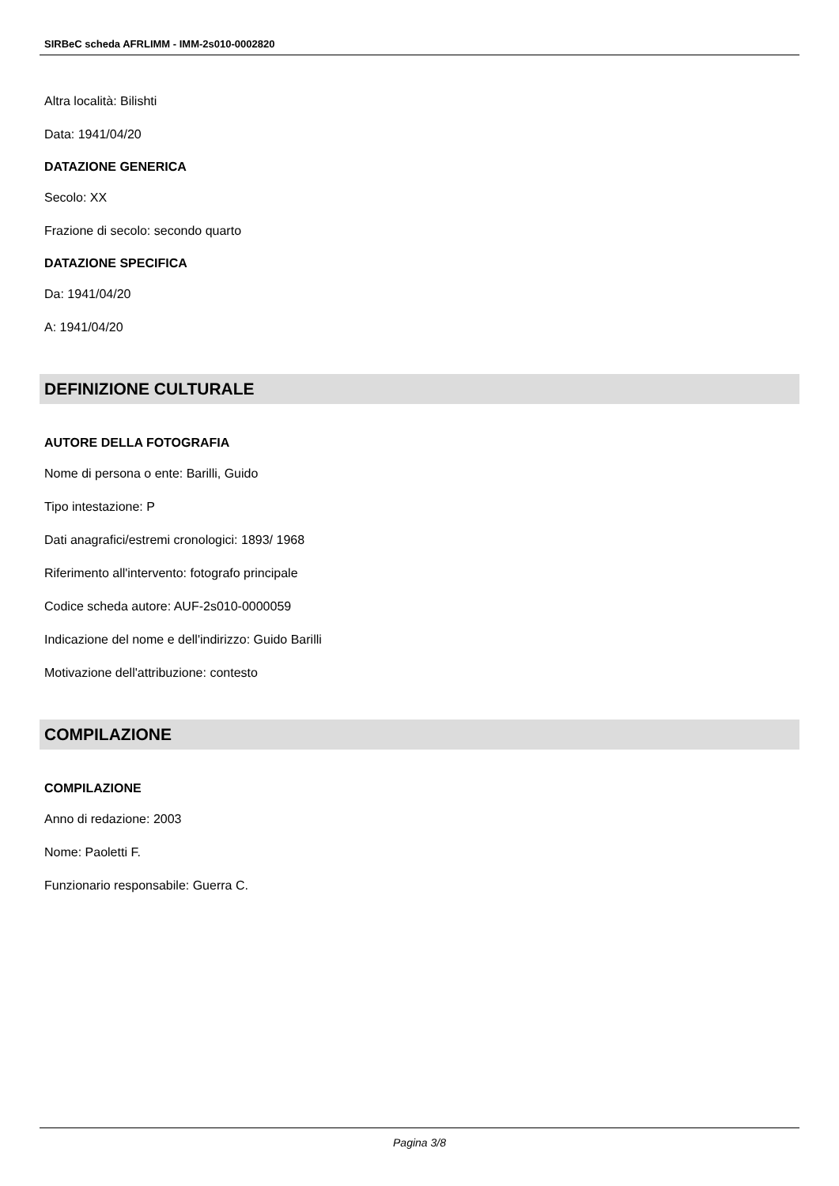SIRBeC scheda AFRLIMM - IMM-2s010-0002820
Altra località: Bilishti
Data: 1941/04/20
DATAZIONE GENERICA
Secolo: XX
Frazione di secolo: secondo quarto
DATAZIONE SPECIFICA
Da: 1941/04/20
A: 1941/04/20
DEFINIZIONE CULTURALE
AUTORE DELLA FOTOGRAFIA
Nome di persona o ente: Barilli, Guido
Tipo intestazione: P
Dati anagrafici/estremi cronologici: 1893/ 1968
Riferimento all'intervento: fotografo principale
Codice scheda autore: AUF-2s010-0000059
Indicazione del nome e dell'indirizzo: Guido Barilli
Motivazione dell'attribuzione: contesto
COMPILAZIONE
COMPILAZIONE
Anno di redazione: 2003
Nome: Paoletti F.
Funzionario responsabile: Guerra C.
Pagina 3/8